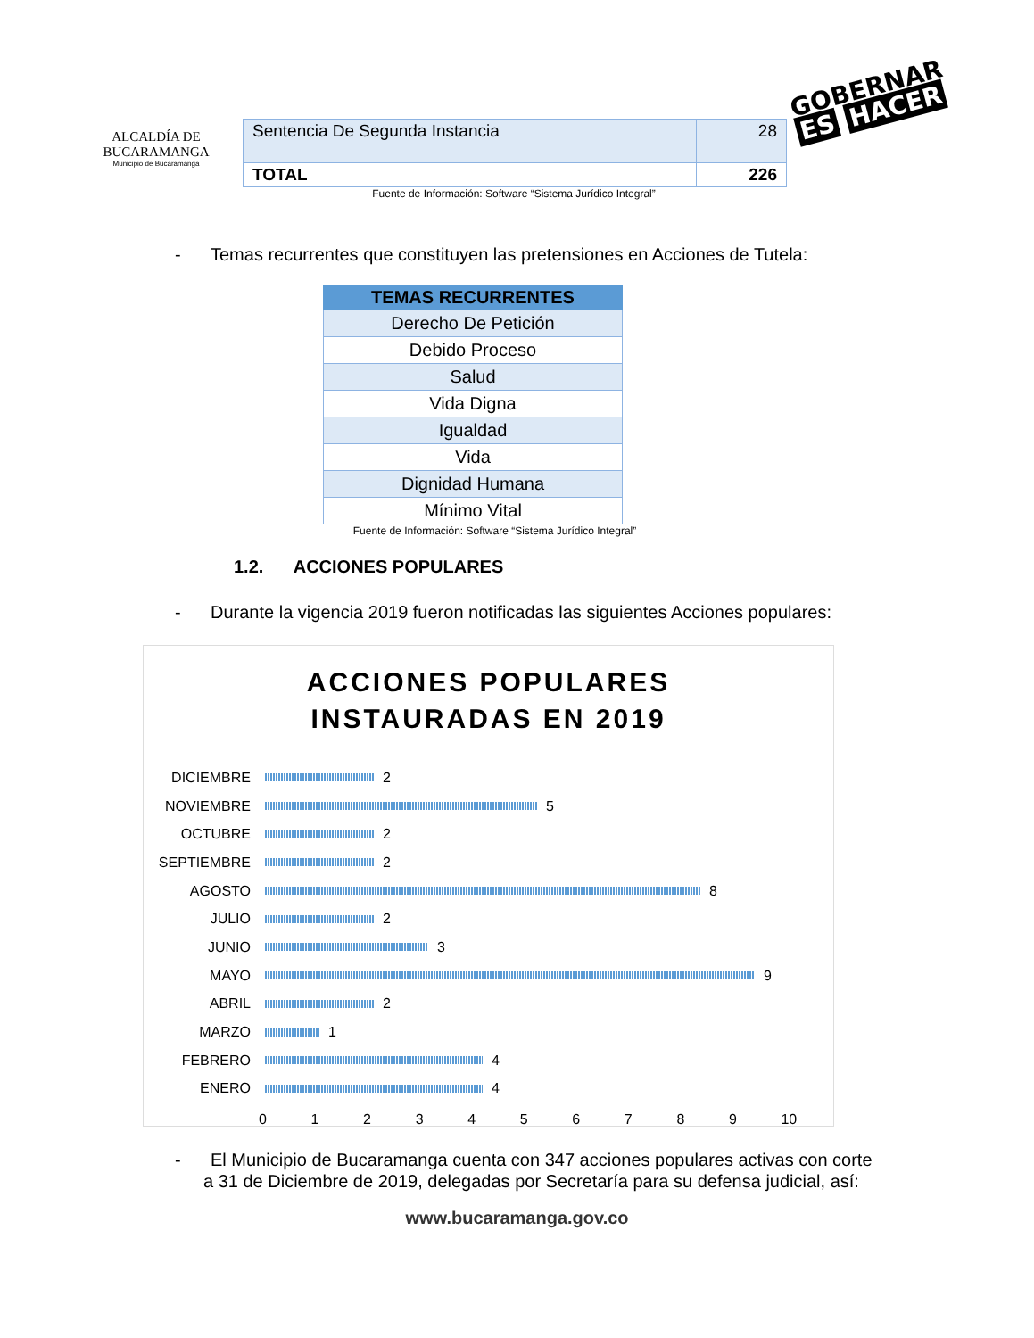ALCALDÍA DE
BUCARAMANGA
Municipio de Bucaramanga
| Sentencia De Segunda Instancia | 28 |
| TOTAL | 226 |
Fuente de Información: Software “Sistema Jurídico Integral”
GOBERNAR
ES HACER
- Temas recurrentes que constituyen las pretensiones en Acciones de Tutela:
| TEMAS RECURRENTES |
| --- |
| Derecho De Petición |
| Debido Proceso |
| Salud |
| Vida Digna |
| Igualdad |
| Vida |
| Dignidad Humana |
| Mínimo Vital |
Fuente de Información: Software “Sistema Jurídico Integral”
1.2. ACCIONES POPULARES
- Durante la vigencia 2019 fueron notificadas las siguientes Acciones populares:
ACCIONES POPULARES
INSTAURADAS EN 2019
DICIEMBRE
2
NOVIEMBRE
5
OCTUBRE
2
SEPTIEMBRE
2
AGOSTO
8
JULIO
2
JUNIO
3
MAYO
9
ABRIL
2
MARZO
1
FEBRERO
4
ENERO
4
0 1 2 3 4 5 6 7 8 9 10
- El Municipio de Bucaramanga cuenta con 347 acciones populares activas con corte a 31 de Diciembre de 2019, delegadas por Secretaría para su defensa judicial, así:
www.bucaramanga.gov.co